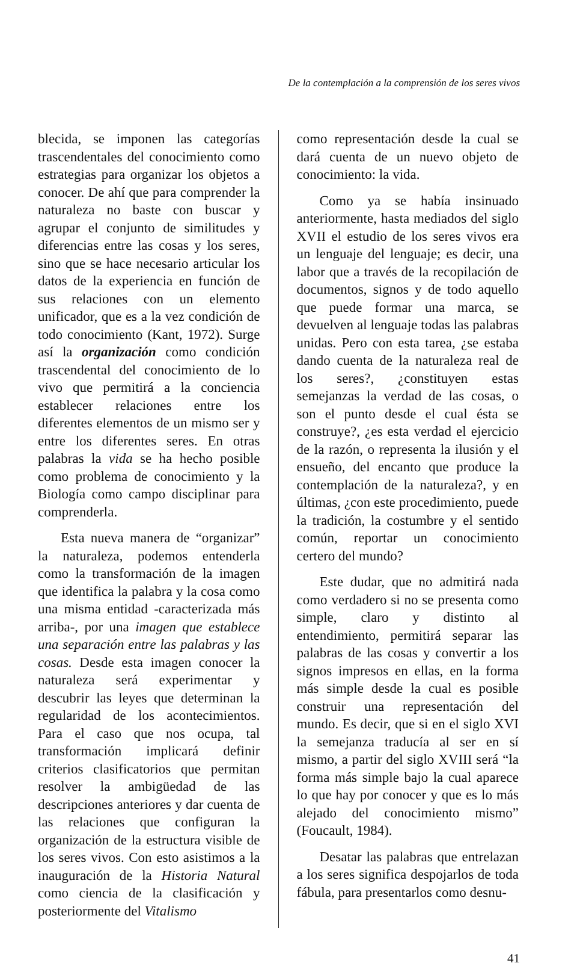De la contemplación a la comprensión de los seres vivos
blecida, se imponen las categorías trascendentales del conocimiento como estrategias para organizar los objetos a conocer. De ahí que para comprender la naturaleza no baste con buscar y agrupar el conjunto de similitudes y diferencias entre las cosas y los seres, sino que se hace necesario articular los datos de la experiencia en función de sus relaciones con un elemento unificador, que es a la vez condición de todo conocimiento (Kant, 1972). Surge así la organización como condición trascendental del conocimiento de lo vivo que permitirá a la conciencia establecer relaciones entre los diferentes elementos de un mismo ser y entre los diferentes seres. En otras palabras la vida se ha hecho posible como problema de conocimiento y la Biología como campo disciplinar para comprenderla.
Esta nueva manera de “organizar” la naturaleza, podemos entenderla como la transformación de la imagen que identifica la palabra y la cosa como una misma entidad -caracterizada más arriba-, por una imagen que establece una separación entre las palabras y las cosas. Desde esta imagen conocer la naturaleza será experimentar y descubrir las leyes que determinan la regularidad de los acontecimientos. Para el caso que nos ocupa, tal transformación implicará definir criterios clasificatorios que permitan resolver la ambigüedad de las descripciones anteriores y dar cuenta de las relaciones que configuran la organización de la estructura visible de los seres vivos. Con esto asistimos a la inauguración de la Historia Natural como ciencia de la clasificación y posteriormente del Vitalismo
como representación desde la cual se dará cuenta de un nuevo objeto de conocimiento: la vida.
Como ya se había insinuado anteriormente, hasta mediados del siglo XVII el estudio de los seres vivos era un lenguaje del lenguaje; es decir, una labor que a través de la recopilación de documentos, signos y de todo aquello que puede formar una marca, se devuelven al lenguaje todas las palabras unidas. Pero con esta tarea, ¿se estaba dando cuenta de la naturaleza real de los seres?, ¿constituyen estas semejanzas la verdad de las cosas, o son el punto desde el cual ésta se construye?, ¿es esta verdad el ejercicio de la razón, o representa la ilusión y el ensueño, del encanto que produce la contemplación de la naturaleza?, y en últimas, ¿con este procedimiento, puede la tradición, la costumbre y el sentido común, reportar un conocimiento certero del mundo?
Este dudar, que no admitirá nada como verdadero si no se presenta como simple, claro y distinto al entendimiento, permitirá separar las palabras de las cosas y convertir a los signos impresos en ellas, en la forma más simple desde la cual es posible construir una representación del mundo. Es decir, que si en el siglo XVI la semejanza traducía al ser en sí mismo, a partir del siglo XVIII será “la forma más simple bajo la cual aparece lo que hay por conocer y que es lo más alejado del conocimiento mismo” (Foucault, 1984).
Desatar las palabras que entrelazan a los seres significa despojarlos de toda fábula, para presentarlos como desnu-
41